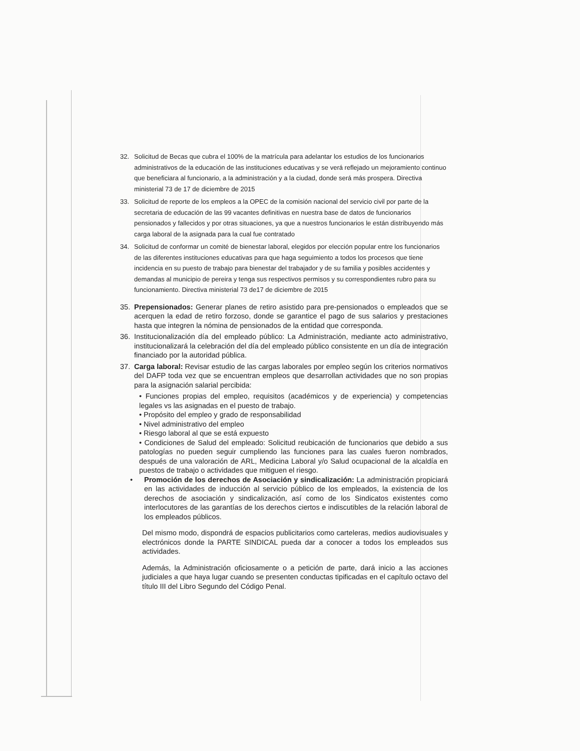32. Solicitud de Becas que cubra el 100% de la matrícula para adelantar los estudios de los funcionarios administrativos de la educación de las instituciones educativas y se verá reflejado un mejoramiento continuo que beneficiara al funcionario, a la administración y a la ciudad, donde será más prospera. Directiva ministerial 73 de 17 de diciembre de 2015
33. Solicitud de reporte de los empleos a la OPEC de la comisión nacional del servicio civil por parte de la secretaria de educación de las 99 vacantes definitivas en nuestra base de datos de funcionarios pensionados y fallecidos y por otras situaciones, ya que a nuestros funcionarios le están distribuyendo más carga laboral de la asignada para la cual fue contratado
34. Solicitud de conformar un comité de bienestar laboral, elegidos por elección popular entre los funcionarios de las diferentes instituciones educativas para que haga seguimiento a todos los procesos que tiene incidencia en su puesto de trabajo para bienestar del trabajador y de su familia y posibles accidentes y demandas al municipio de pereira y tenga sus respectivos permisos y su correspondientes rubro para su funcionamiento. Directiva ministerial 73 de17 de diciembre de 2015
35. Prepensionados: Generar planes de retiro asistido para pre-pensionados o empleados que se acerquen la edad de retiro forzoso, donde se garantice el pago de sus salarios y prestaciones hasta que integren la nómina de pensionados de la entidad que corresponda.
36. Institucionalización día del empleado público: La Administración, mediante acto administrativo, institucionalizará la celebración del día del empleado público consistente en un día de integración financiado por la autoridad pública.
37. Carga laboral: Revisar estudio de las cargas laborales por empleo según los criterios normativos del DAFP toda vez que se encuentran empleos que desarrollan actividades que no son propias para la asignación salarial percibida:
• Funciones propias del empleo, requisitos (académicos y de experiencia) y competencias legales vs las asignadas en el puesto de trabajo.
• Propósito del empleo y grado de responsabilidad
• Nivel administrativo del empleo
• Riesgo laboral al que se está expuesto
• Condiciones de Salud del empleado: Solicitud reubicación de funcionarios que debido a sus patologías no pueden seguir cumpliendo las funciones para las cuales fueron nombrados, después de una valoración de ARL, Medicina Laboral y/o Salud ocupacional de la alcaldía en puestos de trabajo o actividades que mitiguen el riesgo.
• Promoción de los derechos de Asociación y sindicalización: La administración propiciará en las actividades de inducción al servicio público de los empleados, la existencia de los derechos de asociación y sindicalización, así como de los Sindicatos existentes como interlocutores de las garantías de los derechos ciertos e indiscutibles de la relación laboral de los empleados públicos.
Del mismo modo, dispondrá de espacios publicitarios como carteleras, medios audiovisuales y electrónicos donde la PARTE SINDICAL pueda dar a conocer a todos los empleados sus actividades.
Además, la Administración oficiosamente o a petición de parte, dará inicio a las acciones judiciales a que haya lugar cuando se presenten conductas tipificadas en el capítulo octavo del título III del Libro Segundo del Código Penal.